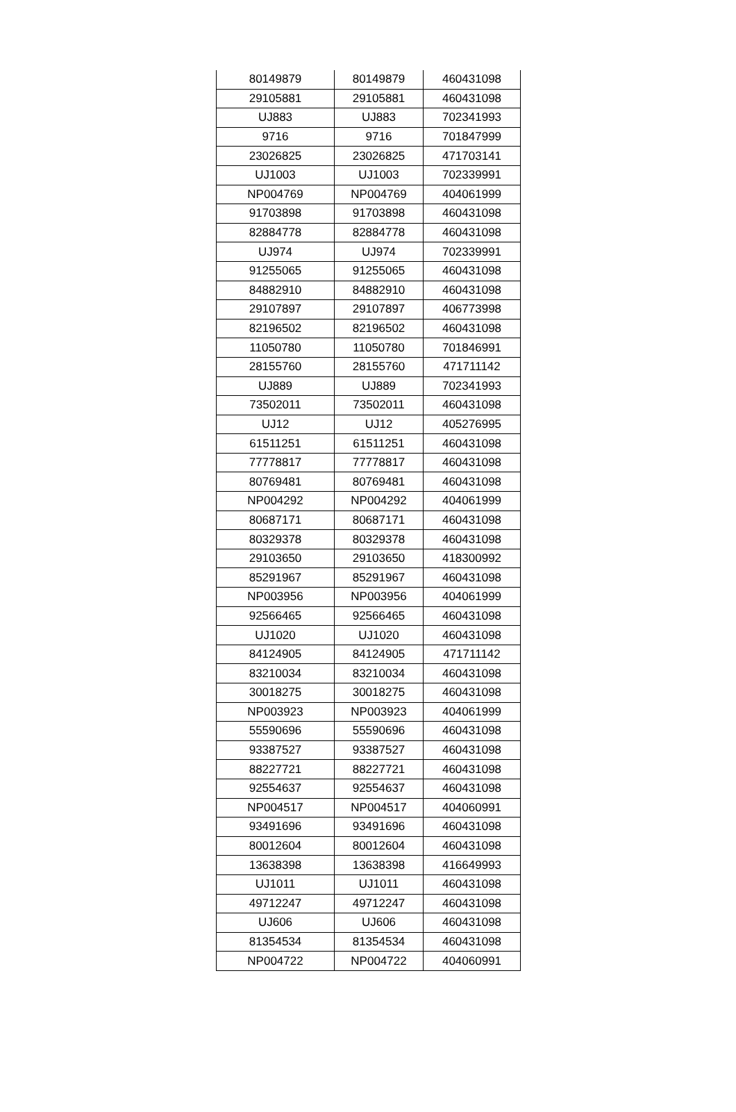| 80149879 | 80149879 | 460431098 |
| 29105881 | 29105881 | 460431098 |
| UJ883 | UJ883 | 702341993 |
| 9716 | 9716 | 701847999 |
| 23026825 | 23026825 | 471703141 |
| UJ1003 | UJ1003 | 702339991 |
| NP004769 | NP004769 | 404061999 |
| 91703898 | 91703898 | 460431098 |
| 82884778 | 82884778 | 460431098 |
| UJ974 | UJ974 | 702339991 |
| 91255065 | 91255065 | 460431098 |
| 84882910 | 84882910 | 460431098 |
| 29107897 | 29107897 | 406773998 |
| 82196502 | 82196502 | 460431098 |
| 11050780 | 11050780 | 701846991 |
| 28155760 | 28155760 | 471711142 |
| UJ889 | UJ889 | 702341993 |
| 73502011 | 73502011 | 460431098 |
| UJ12 | UJ12 | 405276995 |
| 61511251 | 61511251 | 460431098 |
| 77778817 | 77778817 | 460431098 |
| 80769481 | 80769481 | 460431098 |
| NP004292 | NP004292 | 404061999 |
| 80687171 | 80687171 | 460431098 |
| 80329378 | 80329378 | 460431098 |
| 29103650 | 29103650 | 418300992 |
| 85291967 | 85291967 | 460431098 |
| NP003956 | NP003956 | 404061999 |
| 92566465 | 92566465 | 460431098 |
| UJ1020 | UJ1020 | 460431098 |
| 84124905 | 84124905 | 471711142 |
| 83210034 | 83210034 | 460431098 |
| 30018275 | 30018275 | 460431098 |
| NP003923 | NP003923 | 404061999 |
| 55590696 | 55590696 | 460431098 |
| 93387527 | 93387527 | 460431098 |
| 88227721 | 88227721 | 460431098 |
| 92554637 | 92554637 | 460431098 |
| NP004517 | NP004517 | 404060991 |
| 93491696 | 93491696 | 460431098 |
| 80012604 | 80012604 | 460431098 |
| 13638398 | 13638398 | 416649993 |
| UJ1011 | UJ1011 | 460431098 |
| 49712247 | 49712247 | 460431098 |
| UJ606 | UJ606 | 460431098 |
| 81354534 | 81354534 | 460431098 |
| NP004722 | NP004722 | 404060991 |